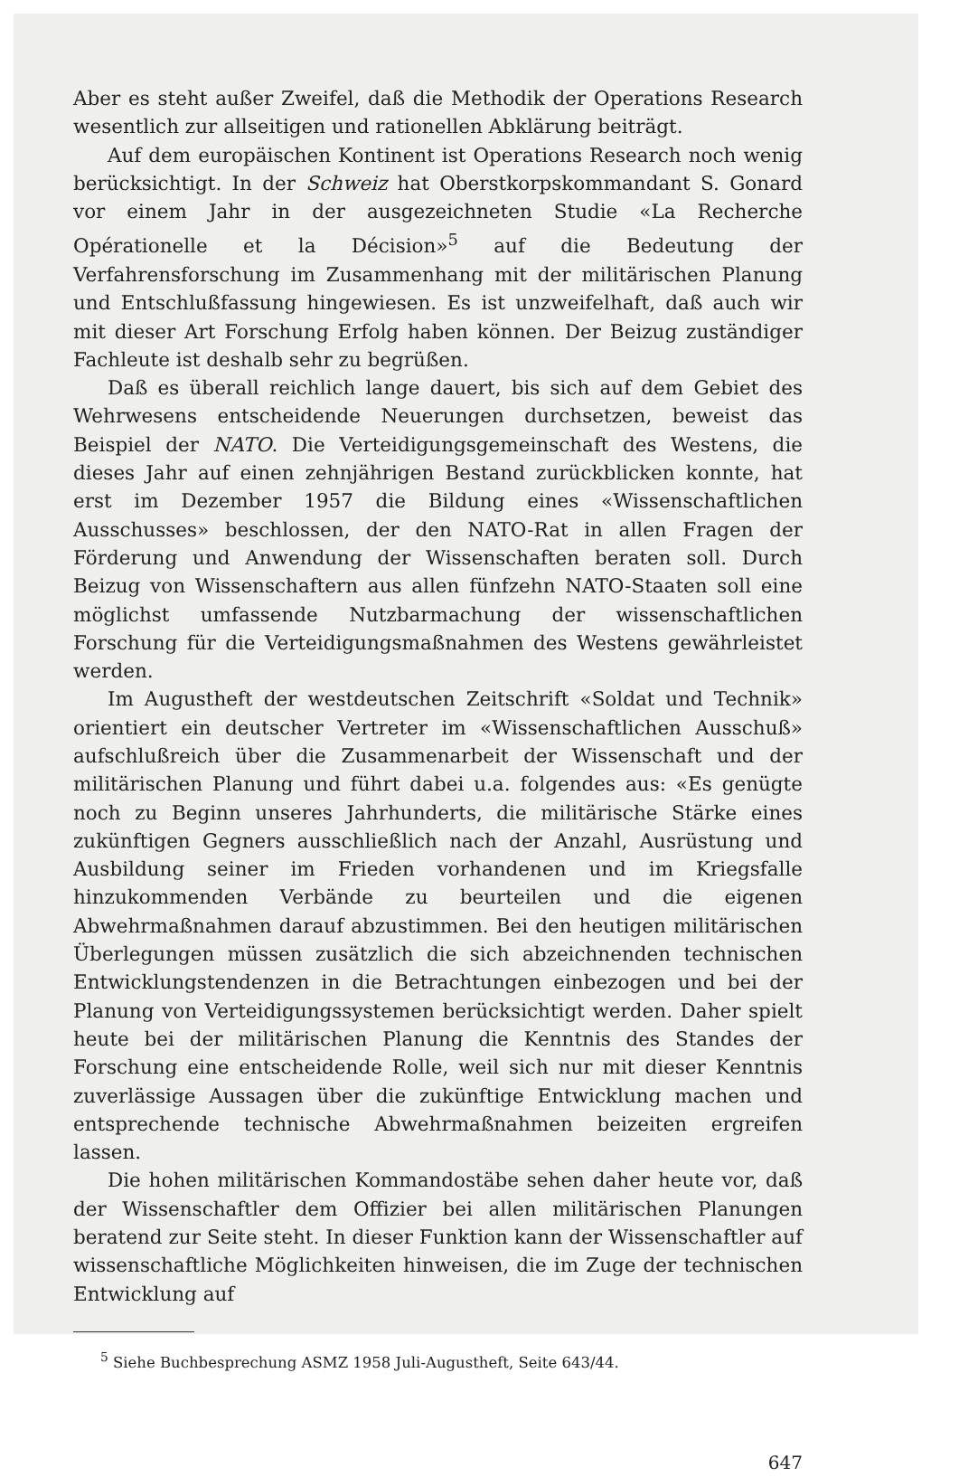Aber es steht außer Zweifel, daß die Methodik der Operations Research wesentlich zur allseitigen und rationellen Abklärung beiträgt.
Auf dem europäischen Kontinent ist Operations Research noch wenig berücksichtigt. In der Schweiz hat Oberstkorpskommandant S. Gonard vor einem Jahr in der ausgezeichneten Studie «La Recherche Opérationelle et la Décision»<sup>5</sup> auf die Bedeutung der Verfahrensforschung im Zusammenhang mit der militärischen Planung und Entschlußfassung hingewiesen. Es ist unzweifelhaft, daß auch wir mit dieser Art Forschung Erfolg haben können. Der Beizug zuständiger Fachleute ist deshalb sehr zu begrüßen.
Daß es überall reichlich lange dauert, bis sich auf dem Gebiet des Wehrwesens entscheidende Neuerungen durchsetzen, beweist das Beispiel der NATO. Die Verteidigungsgemeinschaft des Westens, die dieses Jahr auf einen zehnjährigen Bestand zurückblicken konnte, hat erst im Dezember 1957 die Bildung eines «Wissenschaftlichen Ausschusses» beschlossen, der den NATO-Rat in allen Fragen der Förderung und Anwendung der Wissenschaften beraten soll. Durch Beizug von Wissenschaftern aus allen fünfzehn NATO-Staaten soll eine möglichst umfassende Nutzbarmachung der wissenschaftlichen Forschung für die Verteidigungsmaßnahmen des Westens gewährleistet werden.
Im Augustheft der westdeutschen Zeitschrift «Soldat und Technik» orientiert ein deutscher Vertreter im «Wissenschaftlichen Ausschuß» aufschlußreich über die Zusammenarbeit der Wissenschaft und der militärischen Planung und führt dabei u.a. folgendes aus: «Es genügte noch zu Beginn unseres Jahrhunderts, die militärische Stärke eines zukünftigen Gegners ausschließlich nach der Anzahl, Ausrüstung und Ausbildung seiner im Frieden vorhandenen und im Kriegsfalle hinzukommenden Verbände zu beurteilen und die eigenen Abwehrmaßnahmen darauf abzustimmen. Bei den heutigen militärischen Überlegungen müssen zusätzlich die sich abzeichnenden technischen Entwicklungstendenzen in die Betrachtungen einbezogen und bei der Planung von Verteidigungssystemen berücksichtigt werden. Daher spielt heute bei der militärischen Planung die Kenntnis des Standes der Forschung eine entscheidende Rolle, weil sich nur mit dieser Kenntnis zuverlässige Aussagen über die zukünftige Entwicklung machen und entsprechende technische Abwehrmaßnahmen beizeiten ergreifen lassen.
Die hohen militärischen Kommandostäbe sehen daher heute vor, daß der Wissenschaftler dem Offizier bei allen militärischen Planungen beratend zur Seite steht. In dieser Funktion kann der Wissenschaftler auf wissenschaftliche Möglichkeiten hinweisen, die im Zuge der technischen Entwicklung auf
<sup>5</sup> Siehe Buchbesprechung ASMZ 1958 Juli-Augustheft, Seite 643/44.
647